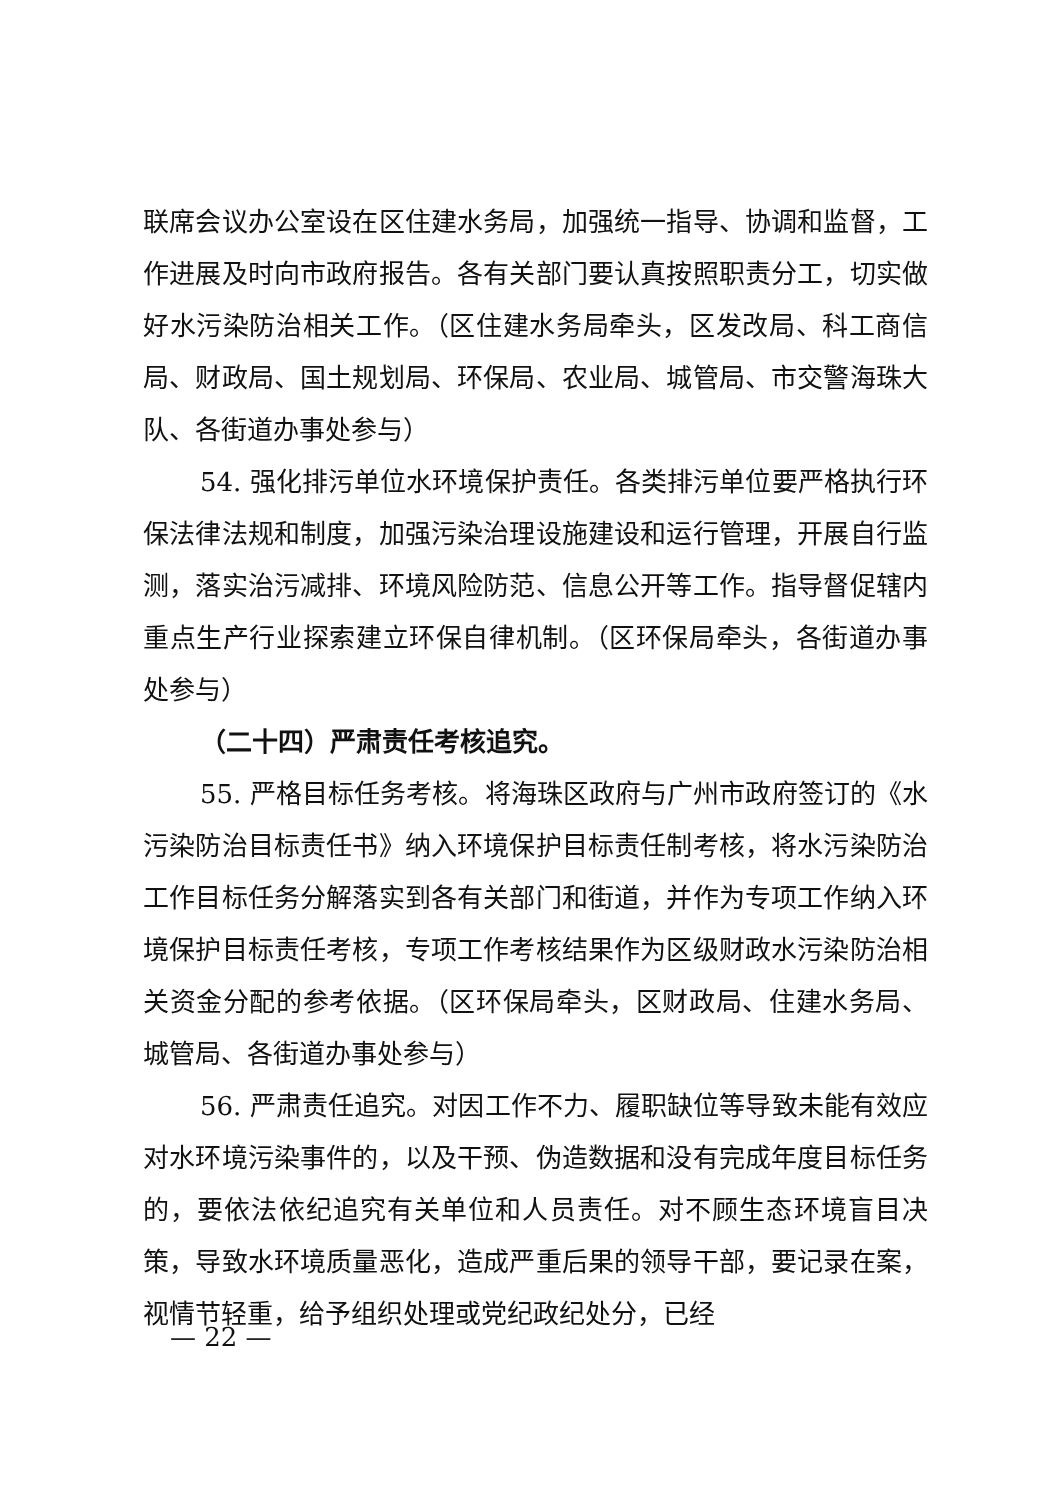联席会议办公室设在区住建水务局，加强统一指导、协调和监督，工作进展及时向市政府报告。各有关部门要认真按照职责分工，切实做好水污染防治相关工作。（区住建水务局牵头，区发改局、科工商信局、财政局、国土规划局、环保局、农业局、城管局、市交警海珠大队、各街道办事处参与）
54. 强化排污单位水环境保护责任。各类排污单位要严格执行环保法律法规和制度，加强污染治理设施建设和运行管理，开展自行监测，落实治污减排、环境风险防范、信息公开等工作。指导督促辖内重点生产行业探索建立环保自律机制。（区环保局牵头，各街道办事处参与）
（二十四）严肃责任考核追究。
55. 严格目标任务考核。将海珠区政府与广州市政府签订的《水污染防治目标责任书》纳入环境保护目标责任制考核，将水污染防治工作目标任务分解落实到各有关部门和街道，并作为专项工作纳入环境保护目标责任考核，专项工作考核结果作为区级财政水污染防治相关资金分配的参考依据。（区环保局牵头，区财政局、住建水务局、城管局、各街道办事处参与）
56. 严肃责任追究。对因工作不力、履职缺位等导致未能有效应对水环境污染事件的，以及干预、伪造数据和没有完成年度目标任务的，要依法依纪追究有关单位和人员责任。对不顾生态环境盲目决策，导致水环境质量恶化，造成严重后果的领导干部，要记录在案，视情节轻重，给予组织处理或党纪政纪处分，已经
— 22 —